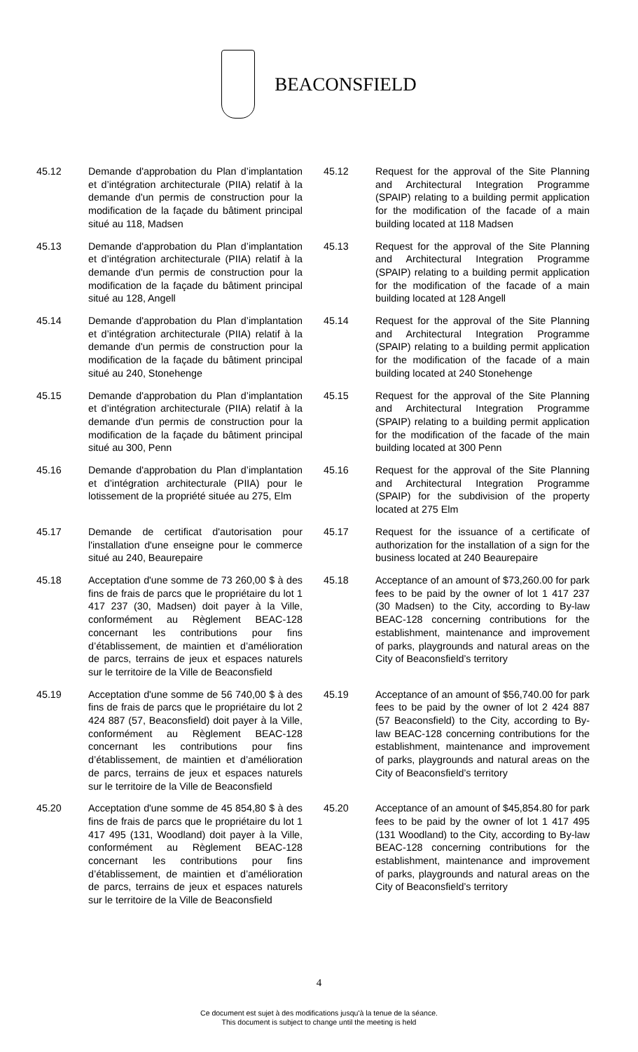BEACONSFIELD
45.12 Demande d'approbation du Plan d’implantation et d’intégration architecturale (PIIA) relatif à la demande d'un permis de construction pour la modification de la façade du bâtiment principal situé au 118, Madsen
45.12 Request for the approval of the Site Planning and Architectural Integration Programme (SPAIP) relating to a building permit application for the modification of the facade of a main building located at 118 Madsen
45.13 Demande d'approbation du Plan d’implantation et d’intégration architecturale (PIIA) relatif à la demande d'un permis de construction pour la modification de la façade du bâtiment principal situé au 128, Angell
45.13 Request for the approval of the Site Planning and Architectural Integration Programme (SPAIP) relating to a building permit application for the modification of the facade of a main building located at 128 Angell
45.14 Demande d'approbation du Plan d’implantation et d’intégration architecturale (PIIA) relatif à la demande d'un permis de construction pour la modification de la façade du bâtiment principal situé au 240, Stonehenge
45.14 Request for the approval of the Site Planning and Architectural Integration Programme (SPAIP) relating to a building permit application for the modification of the facade of a main building located at 240 Stonehenge
45.15 Demande d'approbation du Plan d’implantation et d’intégration architecturale (PIIA) relatif à la demande d'un permis de construction pour la modification de la façade du bâtiment principal situé au 300, Penn
45.15 Request for the approval of the Site Planning and Architectural Integration Programme (SPAIP) relating to a building permit application for the modification of the facade of the main building located at 300 Penn
45.16 Demande d'approbation du Plan d’implantation et d’intégration architecturale (PIIA) pour le lotissement de la propriété située au 275, Elm
45.16 Request for the approval of the Site Planning and Architectural Integration Programme (SPAIP) for the subdivision of the property located at 275 Elm
45.17 Demande de certificat d'autorisation pour l'installation d'une enseigne pour le commerce situé au 240, Beaurepaire
45.17 Request for the issuance of a certificate of authorization for the installation of a sign for the business located at 240 Beaurepaire
45.18 Acceptation d'une somme de 73 260,00 $ à des fins de frais de parcs que le propriétaire du lot 1 417 237 (30, Madsen) doit payer à la Ville, conformément au Règlement BEAC-128 concernant les contributions pour fins d’établissement, de maintien et d’amélioration de parcs, terrains de jeux et espaces naturels sur le territoire de la Ville de Beaconsfield
45.18 Acceptance of an amount of $73,260.00 for park fees to be paid by the owner of lot 1 417 237 (30 Madsen) to the City, according to By-law BEAC-128 concerning contributions for the establishment, maintenance and improvement of parks, playgrounds and natural areas on the City of Beaconsfield’s territory
45.19 Acceptation d'une somme de 56 740,00 $ à des fins de frais de parcs que le propriétaire du lot 2 424 887 (57, Beaconsfield) doit payer à la Ville, conformément au Règlement BEAC-128 concernant les contributions pour fins d’établissement, de maintien et d’amélioration de parcs, terrains de jeux et espaces naturels sur le territoire de la Ville de Beaconsfield
45.19 Acceptance of an amount of $56,740.00 for park fees to be paid by the owner of lot 2 424 887 (57 Beaconsfield) to the City, according to By-law BEAC-128 concerning contributions for the establishment, maintenance and improvement of parks, playgrounds and natural areas on the City of Beaconsfield’s territory
45.20 Acceptation d'une somme de 45 854,80 $ à des fins de frais de parcs que le propriétaire du lot 1 417 495 (131, Woodland) doit payer à la Ville, conformément au Règlement BEAC-128 concernant les contributions pour fins d’établissement, de maintien et d’amélioration de parcs, terrains de jeux et espaces naturels sur le territoire de la Ville de Beaconsfield
45.20 Acceptance of an amount of $45,854.80 for park fees to be paid by the owner of lot 1 417 495 (131 Woodland) to the City, according to By-law BEAC-128 concerning contributions for the establishment, maintenance and improvement of parks, playgrounds and natural areas on the City of Beaconsfield’s territory
4
Ce document est sujet à des modifications jusqu'à la tenue de la séance.
This document is subject to change until the meeting is held